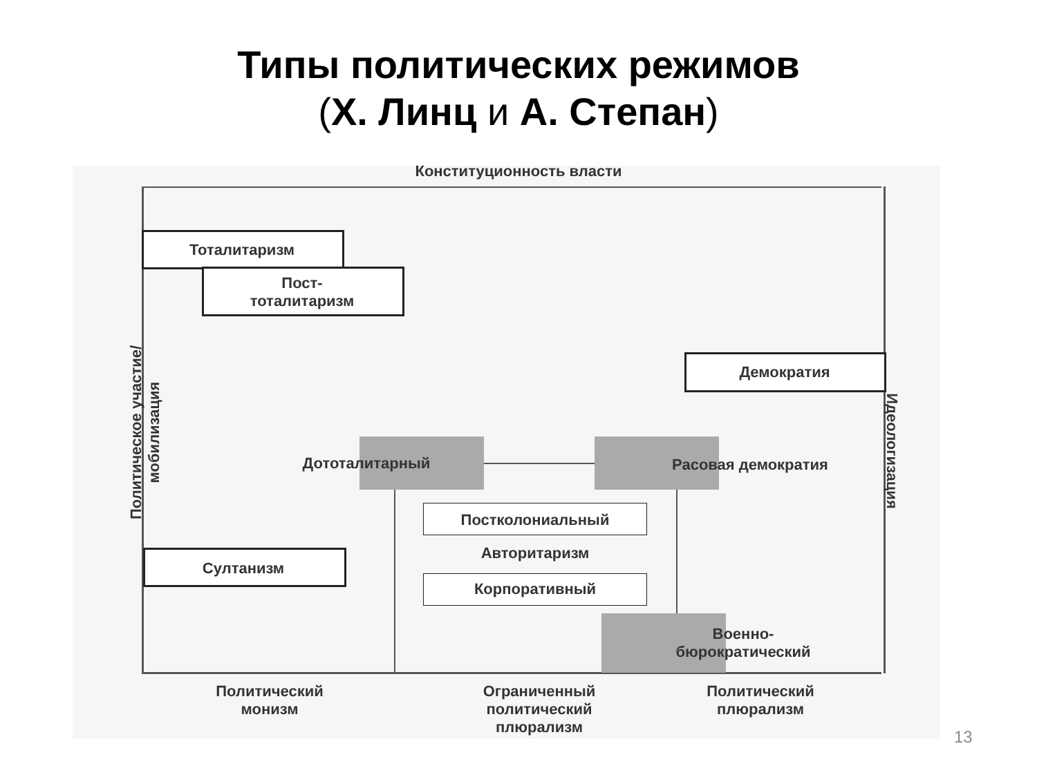Типы политических режимов
(Х. Линц и А. Степан)
Конституционность власти
Политическое участие/мобилизация
Идеологизация
Тоталитаризм
Пост-
тоталитаризм
Демократия
Дототалитарный Расовая демократия
Постколониальный
Авторитаризм
Корпоративный
Султанизм
Военно-
бюрократический
Политический
монизм
Ограниченный
политический
плюрализм
Политический
плюрализм
13